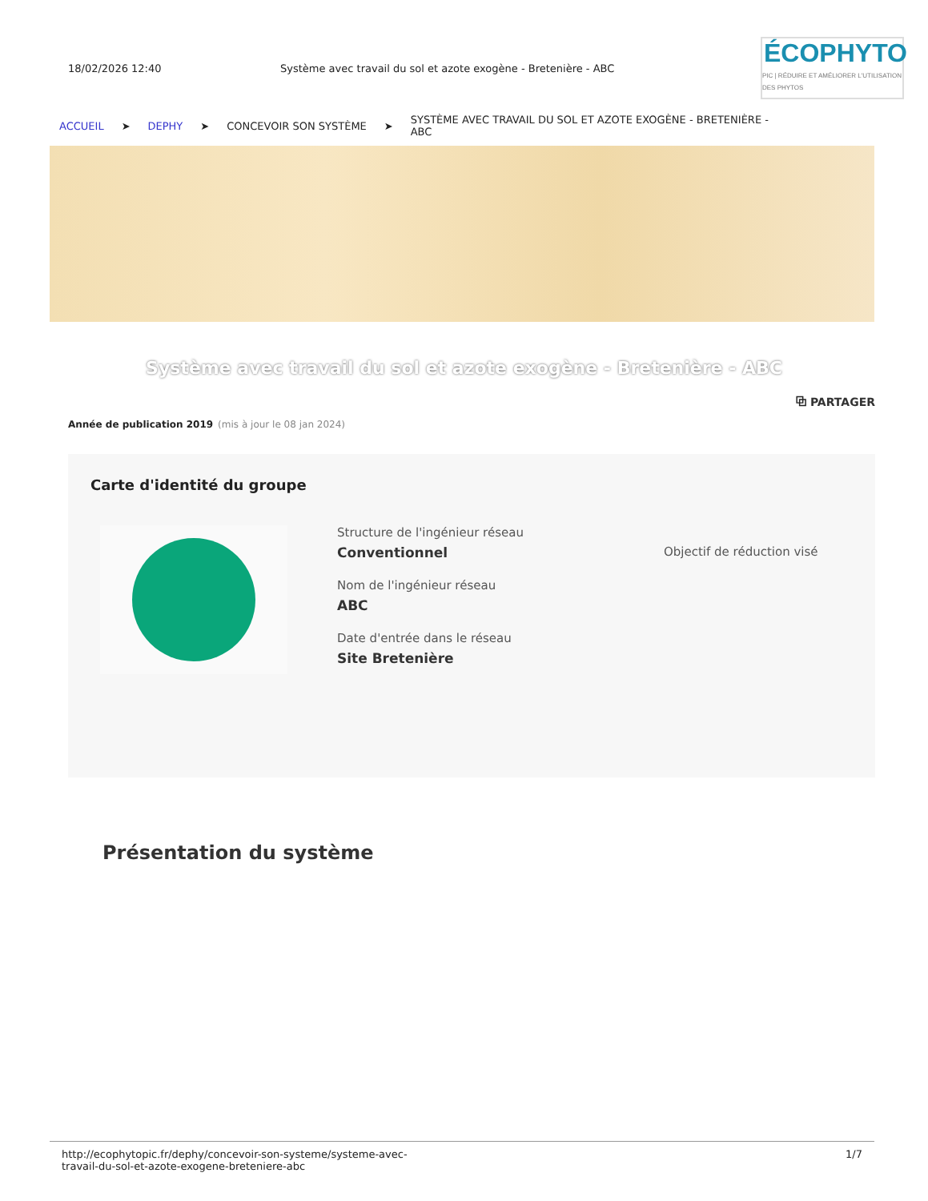18/02/2026 12:40
Système avec travail du sol et azote exogène - Bretenière - ABC
ÉCOPHYTO
PIC | RÉDUIRE ET AMÉLIORER L'UTILISATION DES PHYTOS
ACCUEIL ➤ DEPHY ➤ CONCEVOIR SON SYSTÈME ➤ SYSTÈME AVEC TRAVAIL DU SOL ET AZOTE EXOGÈNE - BRETENIÈRE - ABC
Système avec travail du sol et azote exogène - Bretenière - ABC
⧉ PARTAGER
Année de publication 2019 (mis à jour le 08 jan 2024)
Carte d'identité du groupe
Structure de l'ingénieur réseau
Conventionnel
Nom de l'ingénieur réseau
ABC
Date d'entrée dans le réseau
Site Bretenière
Objectif de réduction visé
Présentation du système
http://ecophytopic.fr/dephy/concevoir-son-systeme/systeme-avec-
travail-du-sol-et-azote-exogene-breteniere-abc
1/7